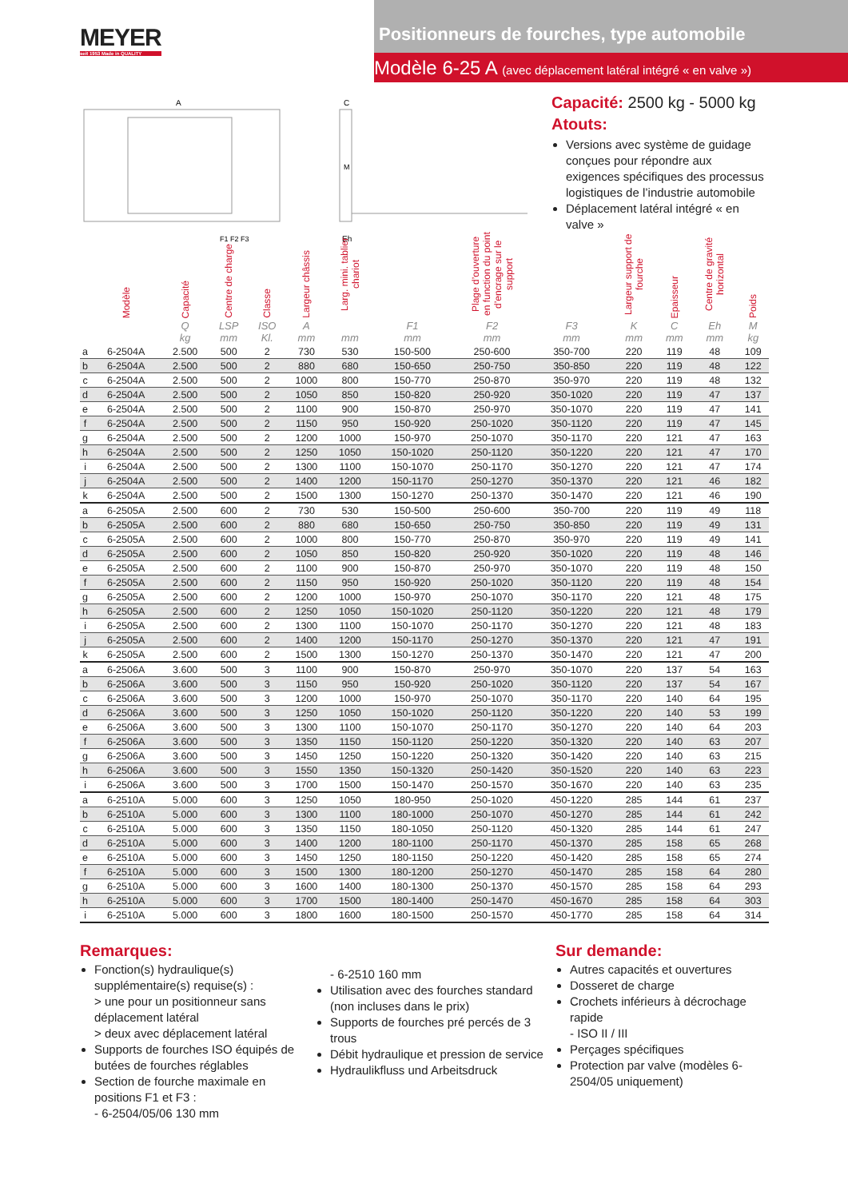MEYER
seit 1953 Made in QUALITY
Positionneurs de fourches, type automobile
Modèle 6-25 A (avec déplacement latéral intégré « en valve »)
A
F1 F2 F3
Eh
C
M
Capacité: 2500 kg - 5000 kg
Atouts:
Versions avec système de guidage conçues pour répondre aux exigences spécifiques des processus logistiques de l’industrie automobile
Déplacement latéral intégré « en valve »
| | Modèle | Capacité | Centre de charge | Classe | Largeur châssis | Larg. mini. tablier chariot | Plage d’ouverture en function du point d’encrage sur le support | | | Largeur support de fourche | Epaisseur | Centre de gravité horizontal | Poids |
| --- | --- | --- | --- | --- | --- | --- | --- | --- | --- | --- | --- | --- | --- |
| | | Q kg | LSP mm | ISO Kl. | A mm | mm | F1 mm | F2 mm | F3 mm | K mm | C mm | Eh mm | M kg |
| a | 6-2504A | 2.500 | 500 | 2 | 730 | 530 | 150-500 | 250-600 | 350-700 | 220 | 119 | 48 | 109 |
| b | 6-2504A | 2.500 | 500 | 2 | 880 | 680 | 150-650 | 250-750 | 350-850 | 220 | 119 | 48 | 122 |
| c | 6-2504A | 2.500 | 500 | 2 | 1000 | 800 | 150-770 | 250-870 | 350-970 | 220 | 119 | 48 | 132 |
| d | 6-2504A | 2.500 | 500 | 2 | 1050 | 850 | 150-820 | 250-920 | 350-1020 | 220 | 119 | 47 | 137 |
| e | 6-2504A | 2.500 | 500 | 2 | 1100 | 900 | 150-870 | 250-970 | 350-1070 | 220 | 119 | 47 | 141 |
| f | 6-2504A | 2.500 | 500 | 2 | 1150 | 950 | 150-920 | 250-1020 | 350-1120 | 220 | 119 | 47 | 145 |
| g | 6-2504A | 2.500 | 500 | 2 | 1200 | 1000 | 150-970 | 250-1070 | 350-1170 | 220 | 121 | 47 | 163 |
| h | 6-2504A | 2.500 | 500 | 2 | 1250 | 1050 | 150-1020 | 250-1120 | 350-1220 | 220 | 121 | 47 | 170 |
| i | 6-2504A | 2.500 | 500 | 2 | 1300 | 1100 | 150-1070 | 250-1170 | 350-1270 | 220 | 121 | 47 | 174 |
| j | 6-2504A | 2.500 | 500 | 2 | 1400 | 1200 | 150-1170 | 250-1270 | 350-1370 | 220 | 121 | 46 | 182 |
| k | 6-2504A | 2.500 | 500 | 2 | 1500 | 1300 | 150-1270 | 250-1370 | 350-1470 | 220 | 121 | 46 | 190 |
| a | 6-2505A | 2.500 | 600 | 2 | 730 | 530 | 150-500 | 250-600 | 350-700 | 220 | 119 | 49 | 118 |
| b | 6-2505A | 2.500 | 600 | 2 | 880 | 680 | 150-650 | 250-750 | 350-850 | 220 | 119 | 49 | 131 |
| c | 6-2505A | 2.500 | 600 | 2 | 1000 | 800 | 150-770 | 250-870 | 350-970 | 220 | 119 | 49 | 141 |
| d | 6-2505A | 2.500 | 600 | 2 | 1050 | 850 | 150-820 | 250-920 | 350-1020 | 220 | 119 | 48 | 146 |
| e | 6-2505A | 2.500 | 600 | 2 | 1100 | 900 | 150-870 | 250-970 | 350-1070 | 220 | 119 | 48 | 150 |
| f | 6-2505A | 2.500 | 600 | 2 | 1150 | 950 | 150-920 | 250-1020 | 350-1120 | 220 | 119 | 48 | 154 |
| g | 6-2505A | 2.500 | 600 | 2 | 1200 | 1000 | 150-970 | 250-1070 | 350-1170 | 220 | 121 | 48 | 175 |
| h | 6-2505A | 2.500 | 600 | 2 | 1250 | 1050 | 150-1020 | 250-1120 | 350-1220 | 220 | 121 | 48 | 179 |
| i | 6-2505A | 2.500 | 600 | 2 | 1300 | 1100 | 150-1070 | 250-1170 | 350-1270 | 220 | 121 | 48 | 183 |
| j | 6-2505A | 2.500 | 600 | 2 | 1400 | 1200 | 150-1170 | 250-1270 | 350-1370 | 220 | 121 | 47 | 191 |
| k | 6-2505A | 2.500 | 600 | 2 | 1500 | 1300 | 150-1270 | 250-1370 | 350-1470 | 220 | 121 | 47 | 200 |
| a | 6-2506A | 3.600 | 500 | 3 | 1100 | 900 | 150-870 | 250-970 | 350-1070 | 220 | 137 | 54 | 163 |
| b | 6-2506A | 3.600 | 500 | 3 | 1150 | 950 | 150-920 | 250-1020 | 350-1120 | 220 | 137 | 54 | 167 |
| c | 6-2506A | 3.600 | 500 | 3 | 1200 | 1000 | 150-970 | 250-1070 | 350-1170 | 220 | 140 | 64 | 195 |
| d | 6-2506A | 3.600 | 500 | 3 | 1250 | 1050 | 150-1020 | 250-1120 | 350-1220 | 220 | 140 | 53 | 199 |
| e | 6-2506A | 3.600 | 500 | 3 | 1300 | 1100 | 150-1070 | 250-1170 | 350-1270 | 220 | 140 | 64 | 203 |
| f | 6-2506A | 3.600 | 500 | 3 | 1350 | 1150 | 150-1120 | 250-1220 | 350-1320 | 220 | 140 | 63 | 207 |
| g | 6-2506A | 3.600 | 500 | 3 | 1450 | 1250 | 150-1220 | 250-1320 | 350-1420 | 220 | 140 | 63 | 215 |
| h | 6-2506A | 3.600 | 500 | 3 | 1550 | 1350 | 150-1320 | 250-1420 | 350-1520 | 220 | 140 | 63 | 223 |
| i | 6-2506A | 3.600 | 500 | 3 | 1700 | 1500 | 150-1470 | 250-1570 | 350-1670 | 220 | 140 | 63 | 235 |
| a | 6-2510A | 5.000 | 600 | 3 | 1250 | 1050 | 180-950 | 250-1020 | 450-1220 | 285 | 144 | 61 | 237 |
| b | 6-2510A | 5.000 | 600 | 3 | 1300 | 1100 | 180-1000 | 250-1070 | 450-1270 | 285 | 144 | 61 | 242 |
| c | 6-2510A | 5.000 | 600 | 3 | 1350 | 1150 | 180-1050 | 250-1120 | 450-1320 | 285 | 144 | 61 | 247 |
| d | 6-2510A | 5.000 | 600 | 3 | 1400 | 1200 | 180-1100 | 250-1170 | 450-1370 | 285 | 158 | 65 | 268 |
| e | 6-2510A | 5.000 | 600 | 3 | 1450 | 1250 | 180-1150 | 250-1220 | 450-1420 | 285 | 158 | 65 | 274 |
| f | 6-2510A | 5.000 | 600 | 3 | 1500 | 1300 | 180-1200 | 250-1270 | 450-1470 | 285 | 158 | 64 | 280 |
| g | 6-2510A | 5.000 | 600 | 3 | 1600 | 1400 | 180-1300 | 250-1370 | 450-1570 | 285 | 158 | 64 | 293 |
| h | 6-2510A | 5.000 | 600 | 3 | 1700 | 1500 | 180-1400 | 250-1470 | 450-1670 | 285 | 158 | 64 | 303 |
| i | 6-2510A | 5.000 | 600 | 3 | 1800 | 1600 | 180-1500 | 250-1570 | 450-1770 | 285 | 158 | 64 | 314 |
Remarques:
Fonction(s) hydraulique(s) supplémentaire(s) requise(s) :
> une pour un positionneur sans déplacement latéral
> deux avec déplacement latéral
Supports de fourches ISO équipés de butées de fourches réglables
Section de fourche maximale en positions F1 et F3 :
- 6-2504/05/06 130 mm
- 6-2510 160 mm
Utilisation avec des fourches standard (non incluses dans le prix)
Supports de fourches pré percés de 3 trous
Débit hydraulique et pression de service
Hydraulikfluss und Arbeitsdruck
Sur demande:
Autres capacités et ouvertures
Dosseret de charge
Crochets inférieurs à décrochage rapide
- ISO II / III
Perçages spécifiques
Protection par valve (modèles 6-2504/05 uniquement)